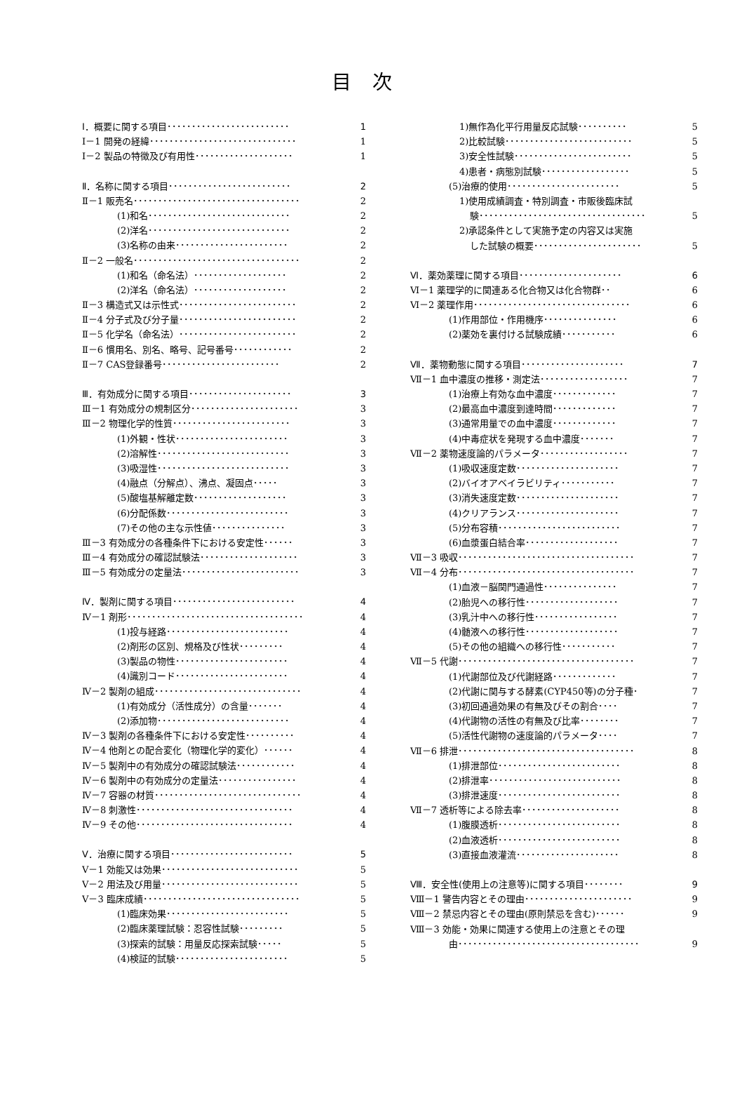目次
Ⅰ．概要に関する項目･････････････････････････ 1
Ⅰ－1 開発の経緯･･････････････････････････････ 1
Ⅰ－2 製品の特徴及び有用性････････････････････ 1
Ⅱ．名称に関する項目･････････････････････････ 2
Ⅱ－1 販売名･･････････････････････････････････ 2
(1)和名･････････････････････････････ 2
(2)洋名･････････････････････････････ 2
(3)名称の由来･･･････････････････････ 2
Ⅱ－2 一般名･･････････････････････････････････ 2
(1)和名（命名法）･･･････････････････ 2
(2)洋名（命名法）･･･････････････････ 2
Ⅱ－3 構造式又は示性式････････････････････････ 2
Ⅱ－4 分子式及び分子量････････････････････････ 2
Ⅱ－5 化学名（命名法）････････････････････････ 2
Ⅱ－6 慣用名、別名、略号、記号番号････････････ 2
Ⅱ－7 CAS登録番号････････････････････････ 2
Ⅲ．有効成分に関する項目･････････････････････ 3
Ⅲ－1 有効成分の規制区分･･････････････････････ 3
Ⅲ－2 物理化学的性質････････････････････････ 3
(1)外観・性状･･･････････････････････ 3
(2)溶解性･･･････････････････････････ 3
(3)吸湿性･･･････････････････････････ 3
(4)融点（分解点）、沸点、凝固点･････ 3
(5)酸塩基解離定数･･･････････････････ 3
(6)分配係数･････････････････････････ 3
(7)その他の主な示性値･･･････････････ 3
Ⅲ－3 有効成分の各種条件下における安定性･･････ 3
Ⅲ－4 有効成分の確認試験法････････････････････ 3
Ⅲ－5 有効成分の定量法････････････････････････ 3
Ⅳ．製剤に関する項目･････････････････････････ 4
Ⅳ－1 剤形････････････････････････････････････ 4
(1)投与経路･････････････････････････ 4
(2)剤形の区別、規格及び性状･････････ 4
(3)製品の物性･･･････････････････････ 4
(4)識別コード･･･････････････････････ 4
Ⅳ－2 製剤の組成･･････････････････････････････ 4
(1)有効成分（活性成分）の含量･･･････ 4
(2)添加物･･･････････････････････････ 4
Ⅳ－3 製剤の各種条件下における安定性･･････････ 4
Ⅳ－4 他剤との配合変化（物理化学的変化）･･････ 4
Ⅳ－5 製剤中の有効成分の確認試験法････････････ 4
Ⅳ－6 製剤中の有効成分の定量法････････････････ 4
Ⅳ－7 容器の材質･･････････････････････････････ 4
Ⅳ－8 刺激性････････････････････････････････ 4
Ⅳ－9 その他････････････････････････････････ 4
Ⅴ．治療に関する項目･････････････････････････ 5
Ⅴ－1 効能又は効果････････････････････････････ 5
Ⅴ－2 用法及び用量････････････････････････････ 5
Ⅴ－3 臨床成績････････････････････････････････ 5
(1)臨床効果･････････････････････････ 5
(2)臨床薬理試験：忍容性試験･････････ 5
(3)探索的試験：用量反応探索試験･････ 5
(4)検証的試験･･･････････････････････ 5
1)無作為化平行用量反応試験･･････････ 5
2)比較試験･･････････････････････････ 5
3)安全性試験････････････････････････ 5
4)患者・病態別試験･･････････････････ 5
(5)治療的使用･･･････････････････････ 5
1)使用成績調査・特別調査・市販後臨床試
験･･････････････････････････････････ 5
2)承認条件として実施予定の内容又は実施
した試験の概要･･････････････････････ 5
Ⅵ．薬効薬理に関する項目･････････････････････ 6
Ⅵ－1 薬理学的に関連ある化合物又は化合物群･･ 6
Ⅵ－2 薬理作用････････････････････････････････ 6
(1)作用部位・作用機序･･･････････････ 6
(2)薬効を裏付ける試験成績･･･････････ 6
Ⅶ．薬物動態に関する項目･････････････････････ 7
Ⅶ－1 血中濃度の推移・測定法･･････････････････ 7
(1)治療上有効な血中濃度･････････････ 7
(2)最高血中濃度到達時間･････････････ 7
(3)通常用量での血中濃度･････････････ 7
(4)中毒症状を発現する血中濃度･･･････ 7
Ⅶ－2 薬物速度論的パラメータ･･････････････････ 7
(1)吸収速度定数･････････････････････ 7
(2)バイオアベイラビリティ･･･････････ 7
(3)消失速度定数･････････････････････ 7
(4)クリアランス･････････････････････ 7
(5)分布容積･････････････････････････ 7
(6)血漿蛋白結合率･･･････････････････ 7
Ⅶ－3 吸収････････････････････････････････････ 7
Ⅶ－4 分布････････････････････････････････････ 7
(1)血液－脳関門通過性･･･････････････ 7
(2)胎児への移行性･･･････････････････ 7
(3)乳汁中への移行性･････････････････ 7
(4)髄液への移行性･･･････････････････ 7
(5)その他の組織への移行性･･･････････ 7
Ⅶ－5 代謝････････････････････････････････････ 7
(1)代謝部位及び代謝経路･････････････ 7
(2)代謝に関与する酵素(CYP450等)の分子種･ 7
(3)初回通過効果の有無及びその割合････ 7
(4)代謝物の活性の有無及び比率････････ 7
(5)活性代謝物の速度論的パラメータ････ 7
Ⅶ－6 排泄････････････････････････････････････ 8
(1)排泄部位･････････････････････････ 8
(2)排泄率･･･････････････････････････ 8
(3)排泄速度･････････････････････････ 8
Ⅶ－7 透析等による除去率････････････････････ 8
(1)腹膜透析･････････････････････････ 8
(2)血液透析･････････････････････････ 8
(3)直接血液灌流･････････････････････ 8
Ⅷ．安全性(使用上の注意等)に関する項目････････ 9
Ⅷ－1 警告内容とその理由･･････････････････････ 9
Ⅷ－2 禁忌内容とその理由(原則禁忌を含む)･･････ 9
Ⅷ－3 効能・効果に関連する使用上の注意とその理
由･････････････････････････････････････ 9